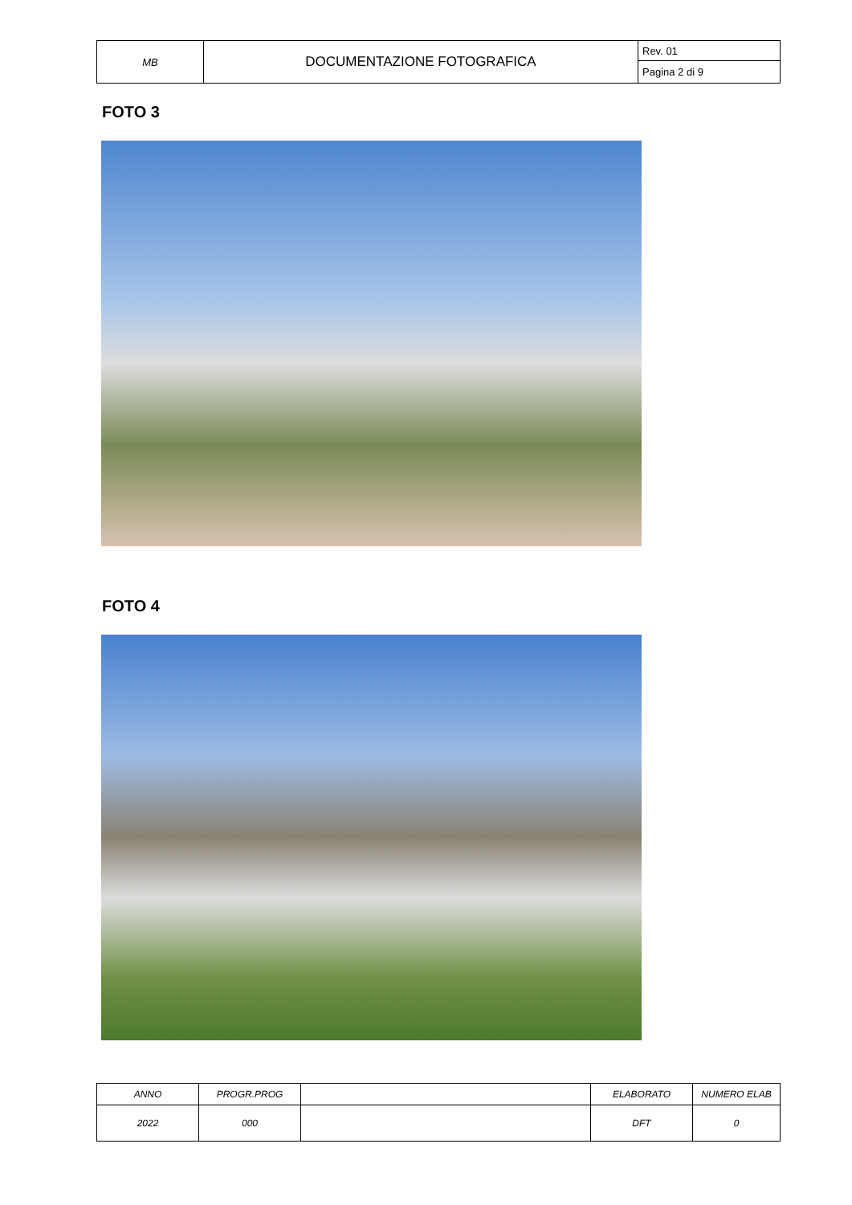| MB | DOCUMENTAZIONE FOTOGRAFICA | Rev. 01 |
| | | Pagina 2 di 9 |
FOTO 3
FOTO 4
| ANNO | PROGR.PROG | | ELABORATO | NUMERO ELAB |
| 2022 | 000 | | DFT | 0 |